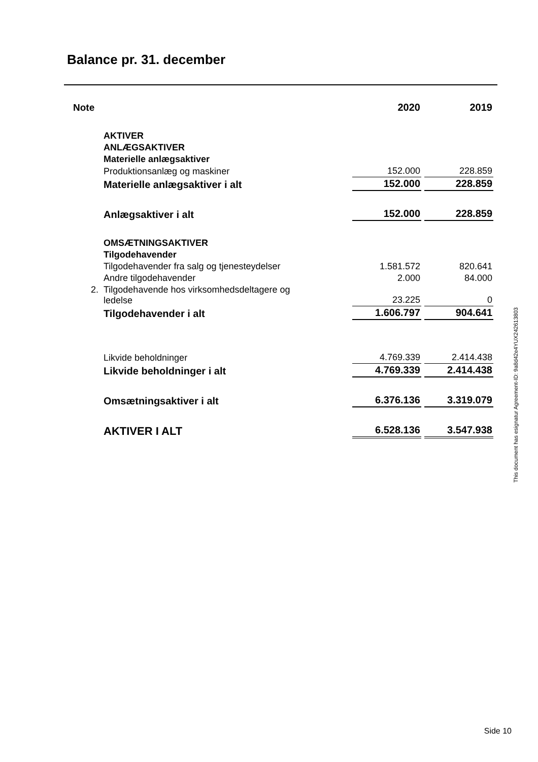Balance pr. 31. december
| Note | | 2020 | 2019 |
| --- | --- | --- | --- |
| | AKTIVER | | |
| | ANLÆGSAKTIVER | | |
| | Materielle anlægsaktiver | | |
| | Produktionsanlæg og maskiner | 152.000 | 228.859 |
| | Materielle anlægsaktiver i alt | 152.000 | 228.859 |
| | Anlægsaktiver i alt | 152.000 | 228.859 |
| | OMSÆTNINGSAKTIVER | | |
| | Tilgodehavender | | |
| | Tilgodehavender fra salg og tjenesteydelser | 1.581.572 | 820.641 |
| | Andre tilgodehavender | 2.000 | 84.000 |
| 2. | Tilgodehavende hos virksomhedsdeltagere og ledelse | 23.225 | 0 |
| | Tilgodehavender i alt | 1.606.797 | 904.641 |
| | Likvide beholdninger | 4.769.339 | 2.414.438 |
| | Likvide beholdninger i alt | 4.769.339 | 2.414.438 |
| | Omsætningsaktiver i alt | 6.376.136 | 3.319.079 |
| | AKTIVER I ALT | 6.528.136 | 3.547.938 |
This document has esignatur Agreement-ID: 9a8d42e4YUX242613803
Side 10